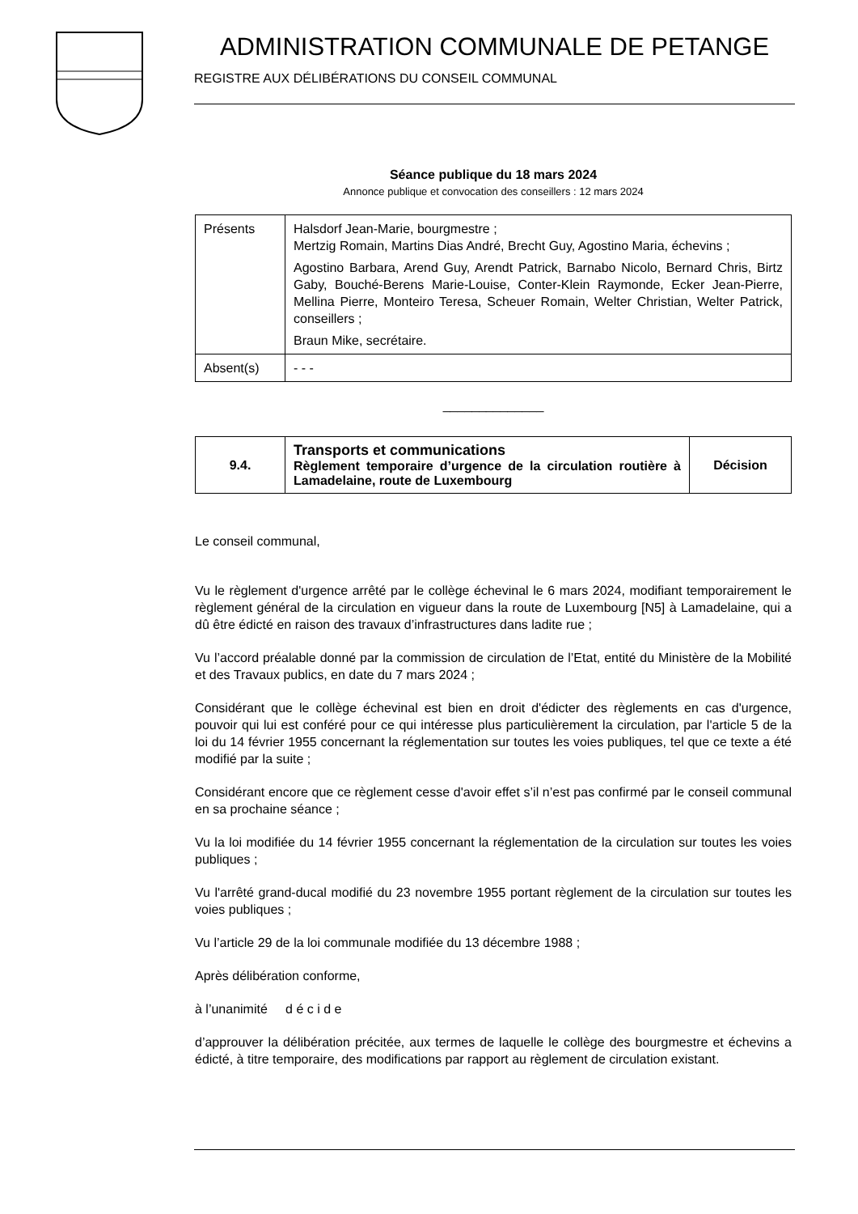ADMINISTRATION COMMUNALE DE PETANGE
REGISTRE AUX DÉLIBÉRATIONS DU CONSEIL COMMUNAL
Séance publique du 18 mars 2024
Annonce publique et convocation des conseillers : 12 mars 2024
| Présents | Halsdorf Jean-Marie, bourgmestre ; Mertzig Romain, Martins Dias André, Brecht Guy, Agostino Maria, échevins ; Agostino Barbara, Arend Guy, Arendt Patrick, Barnabo Nicolo, Bernard Chris, Birtz Gaby, Bouché-Berens Marie-Louise, Conter-Klein Raymonde, Ecker Jean-Pierre, Mellina Pierre, Monteiro Teresa, Scheuer Romain, Welter Christian, Welter Patrick, conseillers ; Braun Mike, secrétaire. |
| Absent(s) | - - - |
______________
| 9.4. | Transports et communications Règlement temporaire d’urgence de la circulation routière à Lamadelaine, route de Luxembourg | Décision |
Le conseil communal,
Vu le règlement d'urgence arrêté par le collège échevinal le 6 mars 2024, modifiant temporairement le règlement général de la circulation en vigueur dans la route de Luxembourg [N5] à Lamadelaine, qui a dû être édicté en raison des travaux d’infrastructures dans ladite rue ;
Vu l’accord préalable donné par la commission de circulation de l’Etat, entité du Ministère de la Mobilité et des Travaux publics, en date du 7 mars 2024 ;
Considérant que le collège échevinal est bien en droit d'édicter des règlements en cas d'urgence, pouvoir qui lui est conféré pour ce qui intéresse plus particulièrement la circulation, par l'article 5 de la loi du 14 février 1955 concernant la réglementation sur toutes les voies publiques, tel que ce texte a été modifié par la suite ;
Considérant encore que ce règlement cesse d'avoir effet s’il n’est pas confirmé par le conseil communal en sa prochaine séance ;
Vu la loi modifiée du 14 février 1955 concernant la réglementation de la circulation sur toutes les voies publiques ;
Vu l'arrêté grand-ducal modifié du 23 novembre 1955 portant règlement de la circulation sur toutes les voies publiques ;
Vu l’article 29 de la loi communale modifiée du 13 décembre 1988 ;
Après délibération conforme,
à l’unanimité d é c i d e
d’approuver la délibération précitée, aux termes de laquelle le collège des bourgmestre et échevins a édicté, à titre temporaire, des modifications par rapport au règlement de circulation existant.